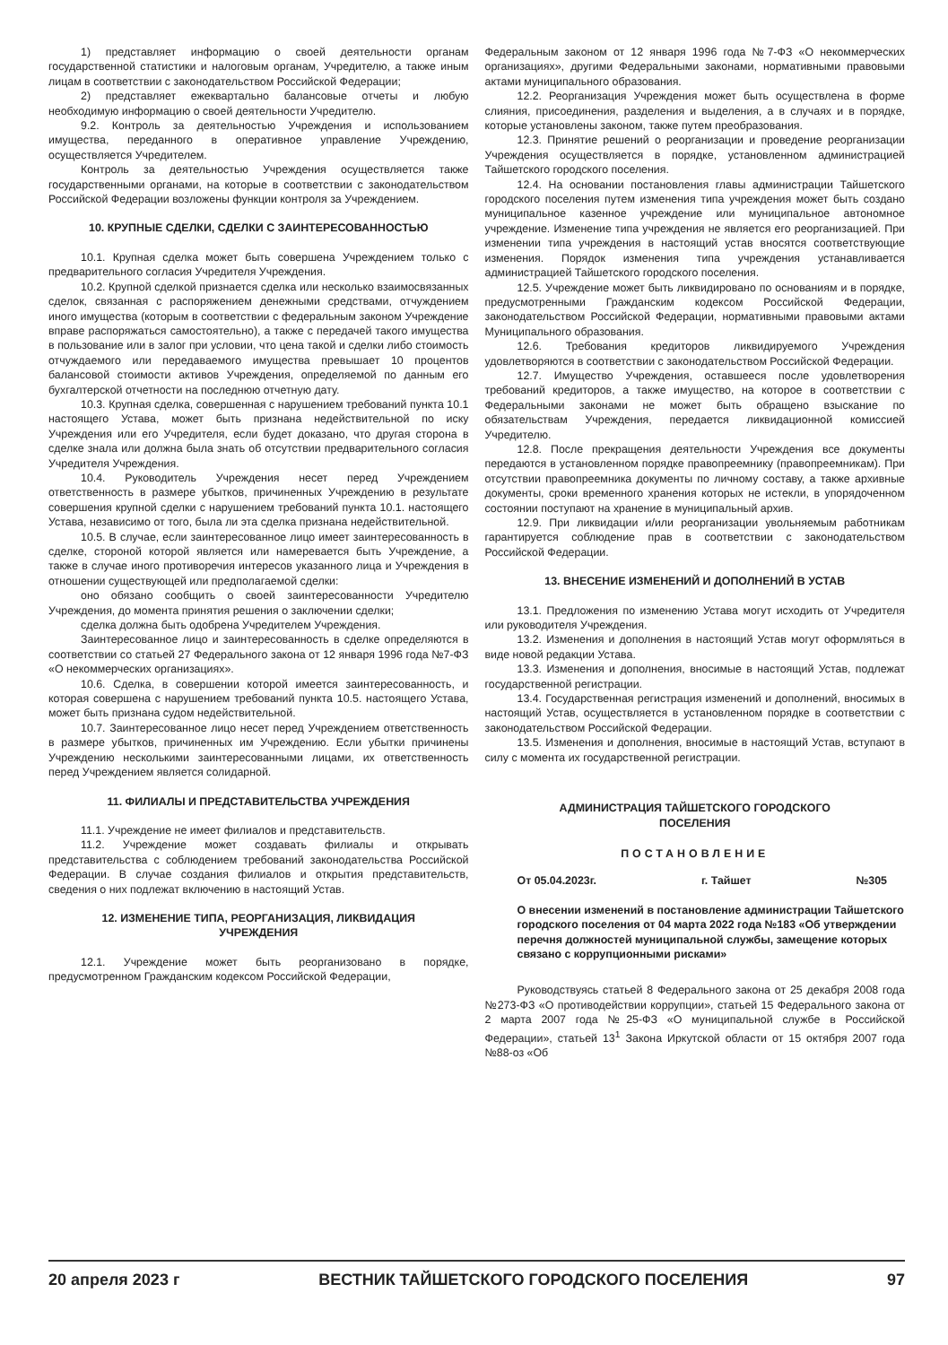1) представляет информацию о своей деятельности органам государственной статистики и налоговым органам, Учредителю, а также иным лицам в соответствии с законодательством Российской Федерации;
2) представляет ежеквартально балансовые отчеты и любую необходимую информацию о своей деятельности Учредителю.
9.2. Контроль за деятельностью Учреждения и использованием имущества, переданного в оперативное управление Учреждению, осуществляется Учредителем.
Контроль за деятельностью Учреждения осуществляется также государственными органами, на которые в соответствии с законодательством Российской Федерации возложены функции контроля за Учреждением.
10. КРУПНЫЕ СДЕЛКИ, СДЕЛКИ С ЗАИНТЕРЕСОВАННОСТЬЮ
10.1. Крупная сделка может быть совершена Учреждением только с предварительного согласия Учредителя Учреждения.
10.2. Крупной сделкой признается сделка или несколько взаимосвязанных сделок, связанная с распоряжением денежными средствами, отчуждением иного имущества (которым в соответствии с федеральным законом Учреждение вправе распоряжаться самостоятельно), а также с передачей такого имущества в пользование или в залог при условии, что цена такой и сделки либо стоимость отчуждаемого или передаваемого имущества превышает 10 процентов балансовой стоимости активов Учреждения, определяемой по данным его бухгалтерской отчетности на последнюю отчетную дату.
10.3. Крупная сделка, совершенная с нарушением требований пункта 10.1 настоящего Устава, может быть признана недействительной по иску Учреждения или его Учредителя, если будет доказано, что другая сторона в сделке знала или должна была знать об отсутствии предварительного согласия Учредителя Учреждения.
10.4. Руководитель Учреждения несет перед Учреждением ответственность в размере убытков, причиненных Учреждению в результате совершения крупной сделки с нарушением требований пункта 10.1. настоящего Устава, независимо от того, была ли эта сделка признана недействительной.
10.5. В случае, если заинтересованное лицо имеет заинтересованность в сделке, стороной которой является или намеревается быть Учреждение, а также в случае иного противоречия интересов указанного лица и Учреждения в отношении существующей или предполагаемой сделки:
оно обязано сообщить о своей заинтересованности Учредителю Учреждения, до момента принятия решения о заключении сделки;
сделка должна быть одобрена Учредителем Учреждения.
Заинтересованное лицо и заинтересованность в сделке определяются в соответствии со статьей 27 Федерального закона от 12 января 1996 года №7-ФЗ «О некоммерческих организациях».
10.6. Сделка, в совершении которой имеется заинтересованность, и которая совершена с нарушением требований пункта 10.5. настоящего Устава, может быть признана судом недействительной.
10.7. Заинтересованное лицо несет перед Учреждением ответственность в размере убытков, причиненных им Учреждению. Если убытки причинены Учреждению несколькими заинтересованными лицами, их ответственность перед Учреждением является солидарной.
11. ФИЛИАЛЫ И ПРЕДСТАВИТЕЛЬСТВА УЧРЕЖДЕНИЯ
11.1. Учреждение не имеет филиалов и представительств.
11.2. Учреждение может создавать филиалы и открывать представительства с соблюдением требований законодательства Российской Федерации. В случае создания филиалов и открытия представительств, сведения о них подлежат включению в настоящий Устав.
12. ИЗМЕНЕНИЕ ТИПА, РЕОРГАНИЗАЦИЯ, ЛИКВИДАЦИЯ УЧРЕЖДЕНИЯ
12.1. Учреждение может быть реорганизовано в порядке, предусмотренном Гражданским кодексом Российской Федерации,
Федеральным законом от 12 января 1996 года №7-ФЗ «О некоммерческих организациях», другими Федеральными законами, нормативными правовыми актами муниципального образования.
12.2. Реорганизация Учреждения может быть осуществлена в форме слияния, присоединения, разделения и выделения, а в случаях и в порядке, которые установлены законом, также путем преобразования.
12.3. Принятие решений о реорганизации и проведение реорганизации Учреждения осуществляется в порядке, установленном администрацией Тайшетского городского поселения.
12.4. На основании постановления главы администрации Тайшетского городского поселения путем изменения типа учреждения может быть создано муниципальное казенное учреждение или муниципальное автономное учреждение. Изменение типа учреждения не является его реорганизацией. При изменении типа учреждения в настоящий устав вносятся соответствующие изменения. Порядок изменения типа учреждения устанавливается администрацией Тайшетского городского поселения.
12.5. Учреждение может быть ликвидировано по основаниям и в порядке, предусмотренными Гражданским кодексом Российской Федерации, законодательством Российской Федерации, нормативными правовыми актами Муниципального образования.
12.6. Требования кредиторов ликвидируемого Учреждения удовлетворяются в соответствии с законодательством Российской Федерации.
12.7. Имущество Учреждения, оставшееся после удовлетворения требований кредиторов, а также имущество, на которое в соответствии с Федеральными законами не может быть обращено взыскание по обязательствам Учреждения, передается ликвидационной комиссией Учредителю.
12.8. После прекращения деятельности Учреждения все документы передаются в установленном порядке правопреемнику (правопреемникам). При отсутствии правопреемника документы по личному составу, а также архивные документы, сроки временного хранения которых не истекли, в упорядоченном состоянии поступают на хранение в муниципальный архив.
12.9. При ликвидации и/или реорганизации увольняемым работникам гарантируется соблюдение прав в соответствии с законодательством Российской Федерации.
13. ВНЕСЕНИЕ ИЗМЕНЕНИЙ И ДОПОЛНЕНИЙ В УСТАВ
13.1. Предложения по изменению Устава могут исходить от Учредителя или руководителя Учреждения.
13.2. Изменения и дополнения в настоящий Устав могут оформляться в виде новой редакции Устава.
13.3. Изменения и дополнения, вносимые в настоящий Устав, подлежат государственной регистрации.
13.4. Государственная регистрация изменений и дополнений, вносимых в настоящий Устав, осуществляется в установленном порядке в соответствии с законодательством Российской Федерации.
13.5. Изменения и дополнения, вносимые в настоящий Устав, вступают в силу с момента их государственной регистрации.
АДМИНИСТРАЦИЯ ТАЙШЕТСКОГО ГОРОДСКОГО
ПОСЕЛЕНИЯ
ПОСТАНОВЛЕНИЕ
От 05.04.2023г. г. Тайшет №305
О внесении изменений в постановление администрации Тайшетского городского поселения от 04 марта 2022 года №183 «Об утверждении перечня должностей муниципальной службы, замещение которых связано с коррупционными рисками»
Руководствуясь статьей 8 Федерального закона от 25 декабря 2008 года №273-ФЗ «О противодействии коррупции», статьей 15 Федерального закона от 2 марта 2007 года №25-ФЗ «О муниципальной службе в Российской Федерации», статьей 13<sup>1</sup> Закона Иркутской области от 15 октября 2007 года №88-оз «Об
20 апреля 2023 г ВЕСТНИК ТАЙШЕТСКОГО ГОРОДСКОГО ПОСЕЛЕНИЯ 97